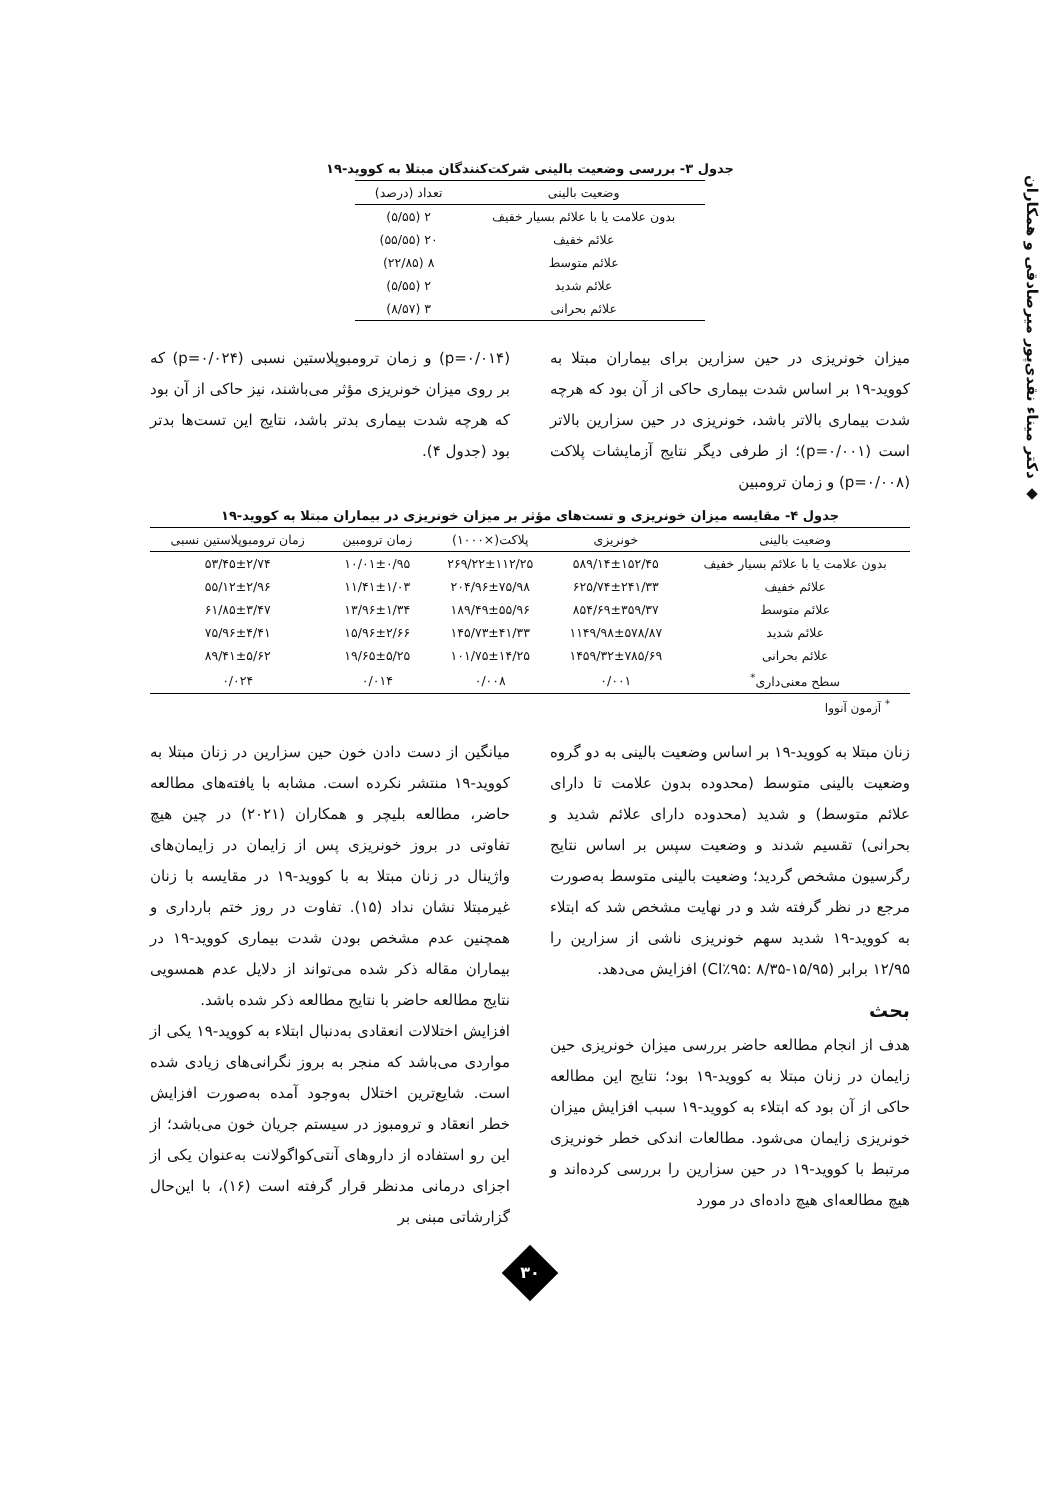◆ دکتر میناء نقدی‌پور میرصادقی و همکاران
جدول ۳- بررسی وضعیت بالینی شرکت‌کنندگان مبتلا به کووید-۱۹
| وضعیت بالینی | تعداد (درصد) |
| --- | --- |
| بدون علامت یا با علائم بسیار خفیف | ۲ (۵/۵۵) |
| علائم خفیف | ۲۰ (۵۵/۵۵) |
| علائم متوسط | ۸ (۲۲/۸۵) |
| علائم شدید | ۲ (۵/۵۵) |
| علائم بحرانی | ۳ (۸/۵۷) |
میزان خونریزی در حین سزارین برای بیماران مبتلا به کووید-۱۹ بر اساس شدت بیماری حاکی از آن بود که هرچه شدت بیماری بالاتر باشد، خونریزی در حین سزارین بالاتر است (p=۰/۰۰۱)؛ از طرفی دیگر نتایج آزمایشات پلاکت (p=۰/۰۰۸) و زمان ترومبین
(p=۰/۰۱۴) و زمان ترومبوپلاستین نسبی (p=۰/۰۲۴) که بر روی میزان خونریزی مؤثر می‌باشند، نیز حاکی از آن بود که هرچه شدت بیماری بدتر باشد، نتایج این تست‌ها بدتر بود (جدول ۴).
جدول ۴- مقایسه میزان خونریزی و تست‌های مؤثر بر میزان خونریزی در بیماران مبتلا به کووید-۱۹
| وضعیت بالینی | خونریزی | پلاکت(×۱۰۰۰) | زمان ترومبین | زمان ترومبوپلاستین نسبی |
| --- | --- | --- | --- | --- |
| بدون علامت یا با علائم بسیار خفیف | ۵۸۹/۱۴±۱۵۲/۴۵ | ۲۶۹/۲۲±۱۱۲/۲۵ | ۱۰/۰۱±۰/۹۵ | ۵۳/۴۵±۲/۷۴ |
| علائم خفیف | ۶۲۵/۷۴±۲۴۱/۳۳ | ۲۰۴/۹۶±۷۵/۹۸ | ۱۱/۴۱±۱/۰۳ | ۵۵/۱۲±۲/۹۶ |
| علائم متوسط | ۸۵۴/۶۹±۳۵۹/۳۷ | ۱۸۹/۴۹±۵۵/۹۶ | ۱۳/۹۶±۱/۳۴ | ۶۱/۸۵±۳/۴۷ |
| علائم شدید | ۱۱۴۹/۹۸±۵۷۸/۸۷ | ۱۴۵/۷۳±۴۱/۳۳ | ۱۵/۹۶±۲/۶۶ | ۷۵/۹۶±۴/۴۱ |
| علائم بحرانی | ۱۴۵۹/۳۲±۷۸۵/۶۹ | ۱۰۱/۷۵±۱۴/۲۵ | ۱۹/۶۵±۵/۲۵ | ۸۹/۴۱±۵/۶۲ |
| سطح معنی‌داری<sup>*</sup> | ۰/۰۰۱ | ۰/۰۰۸ | ۰/۰۱۴ | ۰/۰۲۴ |
<sup>*</sup> آزمون آنووا
زنان مبتلا به کووید-۱۹ بر اساس وضعیت بالینی به دو گروه وضعیت بالینی متوسط (محدوده بدون علامت تا دارای علائم متوسط) و شدید (محدوده دارای علائم شدید و بحرانی) تقسیم شدند و وضعیت سپس بر اساس نتایج رگرسیون مشخص گردید؛ وضعیت بالینی متوسط به‌صورت مرجع در نظر گرفته شد و در نهایت مشخص شد که ابتلاء به کووید-۱۹ شدید سهم خونریزی ناشی از سزارین را ۱۲/۹۵ برابر (CI٪۹۵: ۸/۳۵-۱۵/۹۵) افزایش می‌دهد.
بحث
هدف از انجام مطالعه حاضر بررسی میزان خونریزی حین زایمان در زنان مبتلا به کووید-۱۹ بود؛ نتایج این مطالعه حاکی از آن بود که ابتلاء به کووید-۱۹ سبب افزایش میزان خونریزی زایمان می‌شود. مطالعات اندکی خطر خونریزی مرتبط با کووید-۱۹ در حین سزارین را بررسی کرده‌اند و هیچ مطالعه‌ای هیچ داده‌ای در مورد
میانگین از دست دادن خون حین سزارین در زنان مبتلا به کووید-۱۹ منتشر نکرده است. مشابه با یافته‌های مطالعه حاضر، مطالعه بلیچر و همکاران (۲۰۲۱) در چین هیچ تفاوتی در بروز خونریزی پس از زایمان در زایمان‌های واژینال در زنان مبتلا به با کووید-۱۹ در مقایسه با زنان غیرمبتلا نشان نداد (۱۵). تفاوت در روز ختم بارداری و همچنین عدم مشخص بودن شدت بیماری کووید-۱۹ در بیماران مقاله ذکر شده می‌تواند از دلایل عدم همسویی نتایج مطالعه حاضر با نتایج مطالعه ذکر شده باشد.
افزایش اختلالات انعقادی به‌دنبال ابتلاء به کووید-۱۹ یکی از مواردی می‌باشد که منجر به بروز نگرانی‌های زیادی شده است. شایع‌ترین اختلال به‌وجود آمده به‌صورت افزایش خطر انعقاد و ترومبوز در سیستم جریان خون می‌باشد؛ از این رو استفاده از داروهای آنتی‌کواگولانت به‌عنوان یکی از اجزای درمانی مدنظر قرار گرفته است (۱۶)، با این‌حال گزارشاتی مبنی بر
۳۰